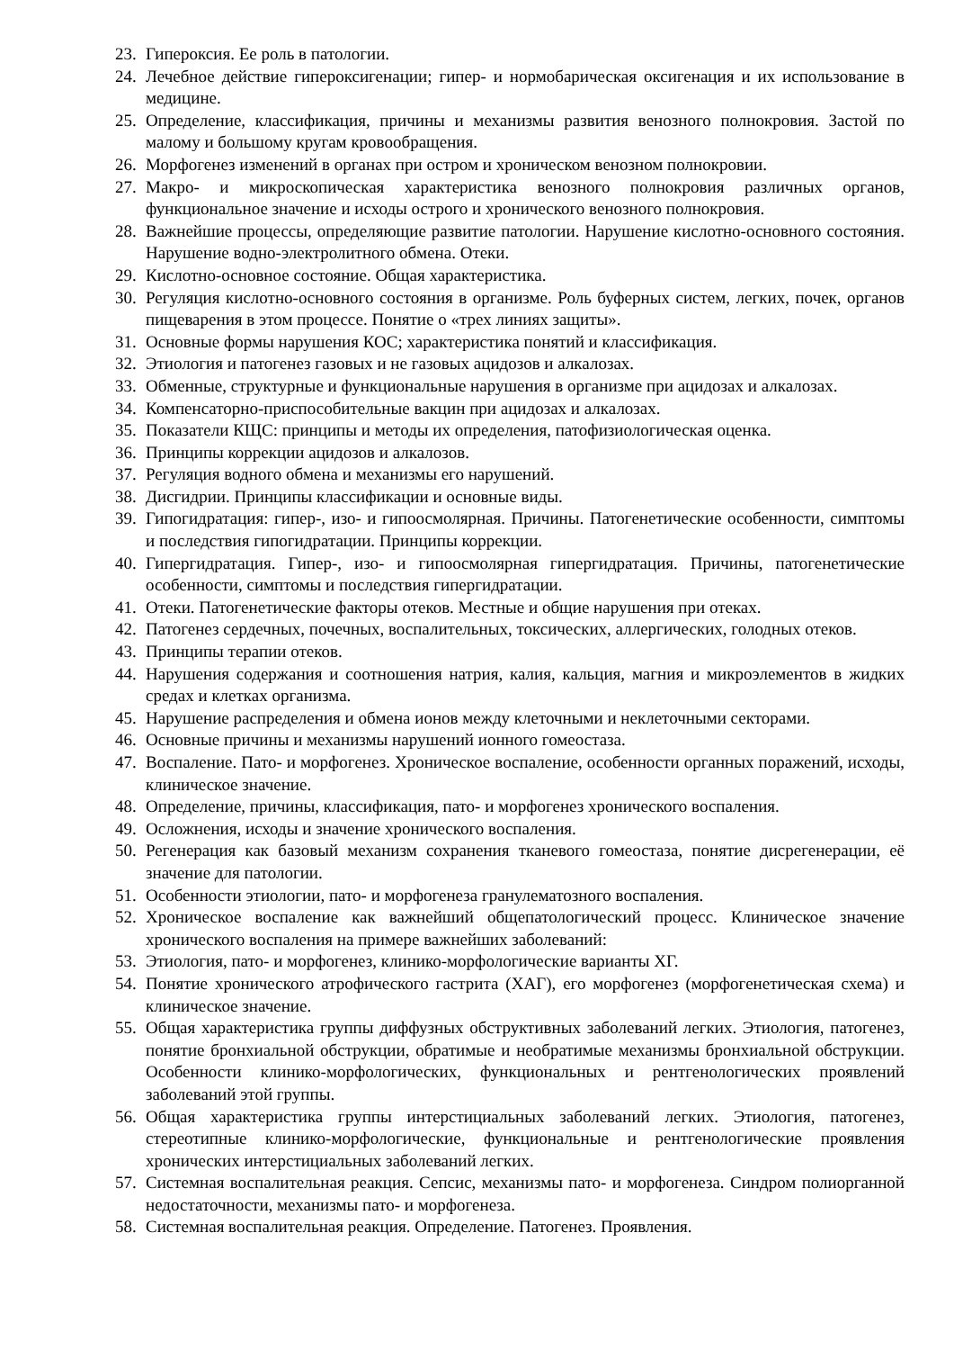23. Гипероксия. Ее роль в патологии.
24. Лечебное действие гипероксигенации; гипер- и нормобарическая оксигенация и их использование в медицине.
25. Определение, классификация, причины и механизмы развития венозного полнокровия. Застой по малому и большому кругам кровообращения.
26. Морфогенез изменений в органах при остром и хроническом венозном полнокровии.
27. Макро- и микроскопическая характеристика венозного полнокровия различных органов, функциональное значение и исходы острого и хронического венозного полнокровия.
28. Важнейшие процессы, определяющие развитие патологии. Нарушение кислотно-основного состояния. Нарушение водно-электролитного обмена. Отеки.
29. Кислотно-основное состояние. Общая характеристика.
30. Регуляция кислотно-основного состояния в организме. Роль буферных систем, легких, почек, органов пищеварения в этом процессе. Понятие о «трех линиях защиты».
31. Основные формы нарушения КОС; характеристика понятий и классификация.
32. Этиология и патогенез газовых и не газовых ацидозов и алкалозах.
33. Обменные, структурные и функциональные нарушения в организме при ацидозах и алкалозах.
34. Компенсаторно-приспособительные вакцин при ацидозах и алкалозах.
35. Показатели КЩС: принципы и методы их определения, патофизиологическая оценка.
36. Принципы коррекции ацидозов и алкалозов.
37. Регуляция водного обмена и механизмы его нарушений.
38. Дисгидрии. Принципы классификации и основные виды.
39. Гипогидратация: гипер-, изо- и гипоосмолярная. Причины. Патогенетические особенности, симптомы и последствия гипогидратации. Принципы коррекции.
40. Гипергидратация. Гипер-, изо- и гипоосмолярная гипергидратация. Причины, патогенетические особенности, симптомы и последствия гипергидратации.
41. Отеки. Патогенетические факторы отеков. Местные и общие нарушения при отеках.
42. Патогенез сердечных, почечных, воспалительных, токсических, аллергических, голодных отеков.
43. Принципы терапии отеков.
44. Нарушения содержания и соотношения натрия, калия, кальция, магния и микроэлементов в жидких средах и клетках организма.
45. Нарушение распределения и обмена ионов между клеточными и неклеточными секторами.
46. Основные причины и механизмы нарушений ионного гомеостаза.
47. Воспаление. Пато- и морфогенез. Хроническое воспаление, особенности органных поражений, исходы, клиническое значение.
48. Определение, причины, классификация, пато- и морфогенез хронического воспаления.
49. Осложнения, исходы и значение хронического воспаления.
50. Регенерация как базовый механизм сохранения тканевого гомеостаза, понятие дисрегенерации, её значение для патологии.
51. Особенности этиологии, пато- и морфогенеза гранулематозного воспаления.
52. Хроническое воспаление как важнейший общепатологический процесс. Клиническое значение хронического воспаления на примере важнейших заболеваний:
53. Этиология, пато- и морфогенез, клинико-морфологические варианты ХГ.
54. Понятие хронического атрофического гастрита (ХАГ), его морфогенез (морфогенетическая схема) и клиническое значение.
55. Общая характеристика группы диффузных обструктивных заболеваний легких. Этиология, патогенез, понятие бронхиальной обструкции, обратимые и необратимые механизмы бронхиальной обструкции. Особенности клинико-морфологических, функциональных и рентгенологических проявлений заболеваний этой группы.
56. Общая характеристика группы интерстициальных заболеваний легких. Этиология, патогенез, стереотипные клинико-морфологические, функциональные и рентгенологические проявления хронических интерстициальных заболеваний легких.
57. Системная воспалительная реакция. Сепсис, механизмы пато- и морфогенеза. Синдром полиорганной недостаточности, механизмы пато- и морфогенеза.
58. Системная воспалительная реакция. Определение. Патогенез. Проявления.